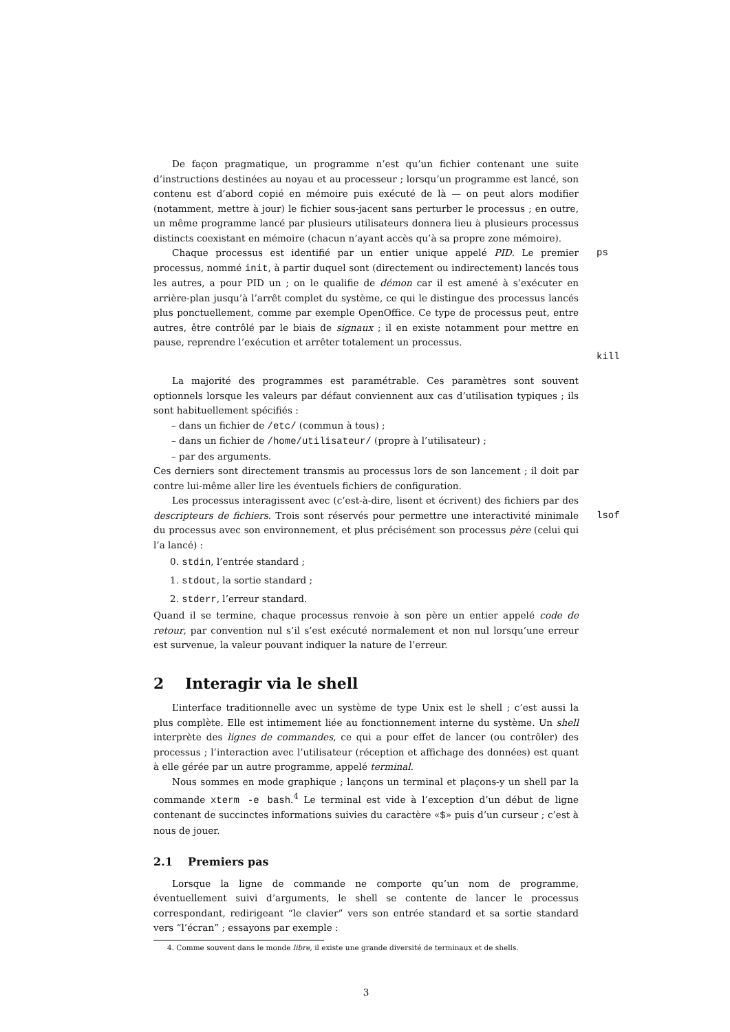De façon pragmatique, un programme n’est qu’un fichier contenant une suite d’instructions destinées au noyau et au processeur ; lorsqu’un programme est lancé, son contenu est d’abord copié en mémoire puis exécuté de là — on peut alors modifier (notamment, mettre à jour) le fichier sous-jacent sans perturber le processus ; en outre, un même programme lancé par plusieurs utilisateurs donnera lieu à plusieurs processus distincts coexistant en mémoire (chacun n’ayant accès qu’à sa propre zone mémoire).
Chaque processus est identifié par un entier unique appelé PID. Le premier processus, nommé init, à partir duquel sont (directement ou indirectement) lancés tous les autres, a pour PID un ; on le qualifie de démon car il est amené à s’exécuter en arrière-plan jusqu’à l’arrêt complet du système, ce qui le distingue des processus lancés plus ponctuellement, comme par exemple OpenOffice. Ce type de processus peut, entre autres, être contrôlé par le biais de signaux ; il en existe notamment pour mettre en pause, reprendre l’exécution et arrêter totalement un processus.
ps
kill
La majorité des programmes est paramétrable. Ces paramètres sont souvent optionnels lorsque les valeurs par défaut conviennent aux cas d’utilisation typiques ; ils sont habituellement spécifiés :
– dans un fichier de /etc/ (commun à tous) ;
– dans un fichier de /home/utilisateur/ (propre à l’utilisateur) ;
– par des arguments.
Ces derniers sont directement transmis au processus lors de son lancement ; il doit par contre lui-même aller lire les éventuels fichiers de configuration.
Les processus interagissent avec (c’est-à-dire, lisent et écrivent) des fichiers par des descripteurs de fichiers. Trois sont réservés pour permettre une interactivité minimale du processus avec son environnement, et plus précisément son processus père (celui qui l’a lancé) :
lsof
0. stdin, l’entrée standard ;
1. stdout, la sortie standard ;
2. stderr, l’erreur standard.
Quand il se termine, chaque processus renvoie à son père un entier appelé code de retour, par convention nul s’il s’est exécuté normalement et non nul lorsqu’une erreur est survenue, la valeur pouvant indiquer la nature de l’erreur.
2 Interagir via le shell
L’interface traditionnelle avec un système de type Unix est le shell ; c’est aussi la plus complète. Elle est intimement liée au fonctionnement interne du système. Un shell interprète des lignes de commandes, ce qui a pour effet de lancer (ou contrôler) des processus ; l’interaction avec l’utilisateur (réception et affichage des données) est quant à elle gérée par un autre programme, appelé terminal.
Nous sommes en mode graphique ; lançons un terminal et plaçons-y un shell par la commande xterm -e bash.<sup>4</sup> Le terminal est vide à l’exception d’un début de ligne contenant de succinctes informations suivies du caractère «$» puis d’un curseur ; c’est à nous de jouer.
2.1 Premiers pas
Lorsque la ligne de commande ne comporte qu’un nom de programme, éventuellement suivi d’arguments, le shell se contente de lancer le processus correspondant, redirigeant “le clavier” vers son entrée standard et sa sortie standard vers “l’écran” ; essayons par exemple :
4. Comme souvent dans le monde libre, il existe une grande diversité de terminaux et de shells.
3